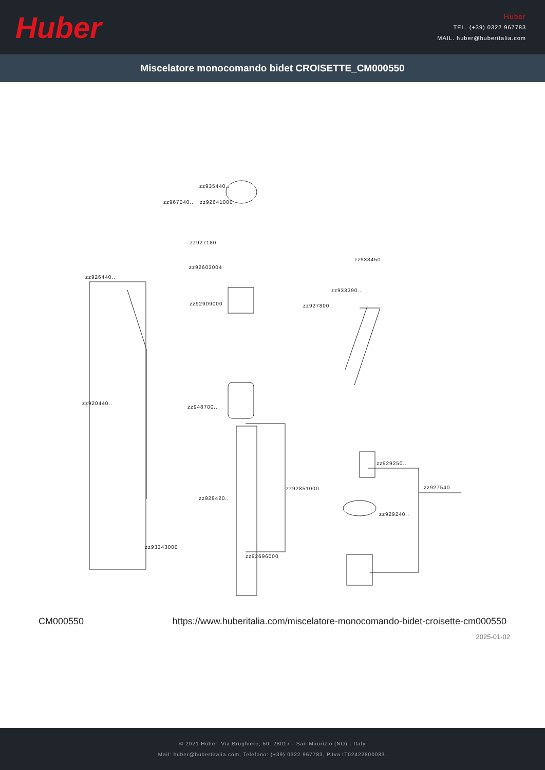Huber
Huber
TEL. (+39) 0322 967783
MAIL. huber@huberitalia.com
Miscelatore monocomando bidet CROISETTE_CM000550
zz935440..
zz967040.. zz92641000
zz927180..
zz92603004
zz926440..
zz92909000 zz927800..
zz933390..
zz933450..
zz920440..
zz948700..
zz929250..
zz927540.. zz92851000
zz928420..
zz929240..
zz92696000
zz93343000
CM000550 https://www.huberitalia.com/miscelatore-monocomando-bidet-croisette-cm000550
2025-01-02
© 2021 Huber. Via Brughiere, 50. 28017 - San Maurizio (NO) - Italy
Mail: huber@hubertitalia.com, Telefono: (+39) 0322 967783, P.Iva IT02422800033.